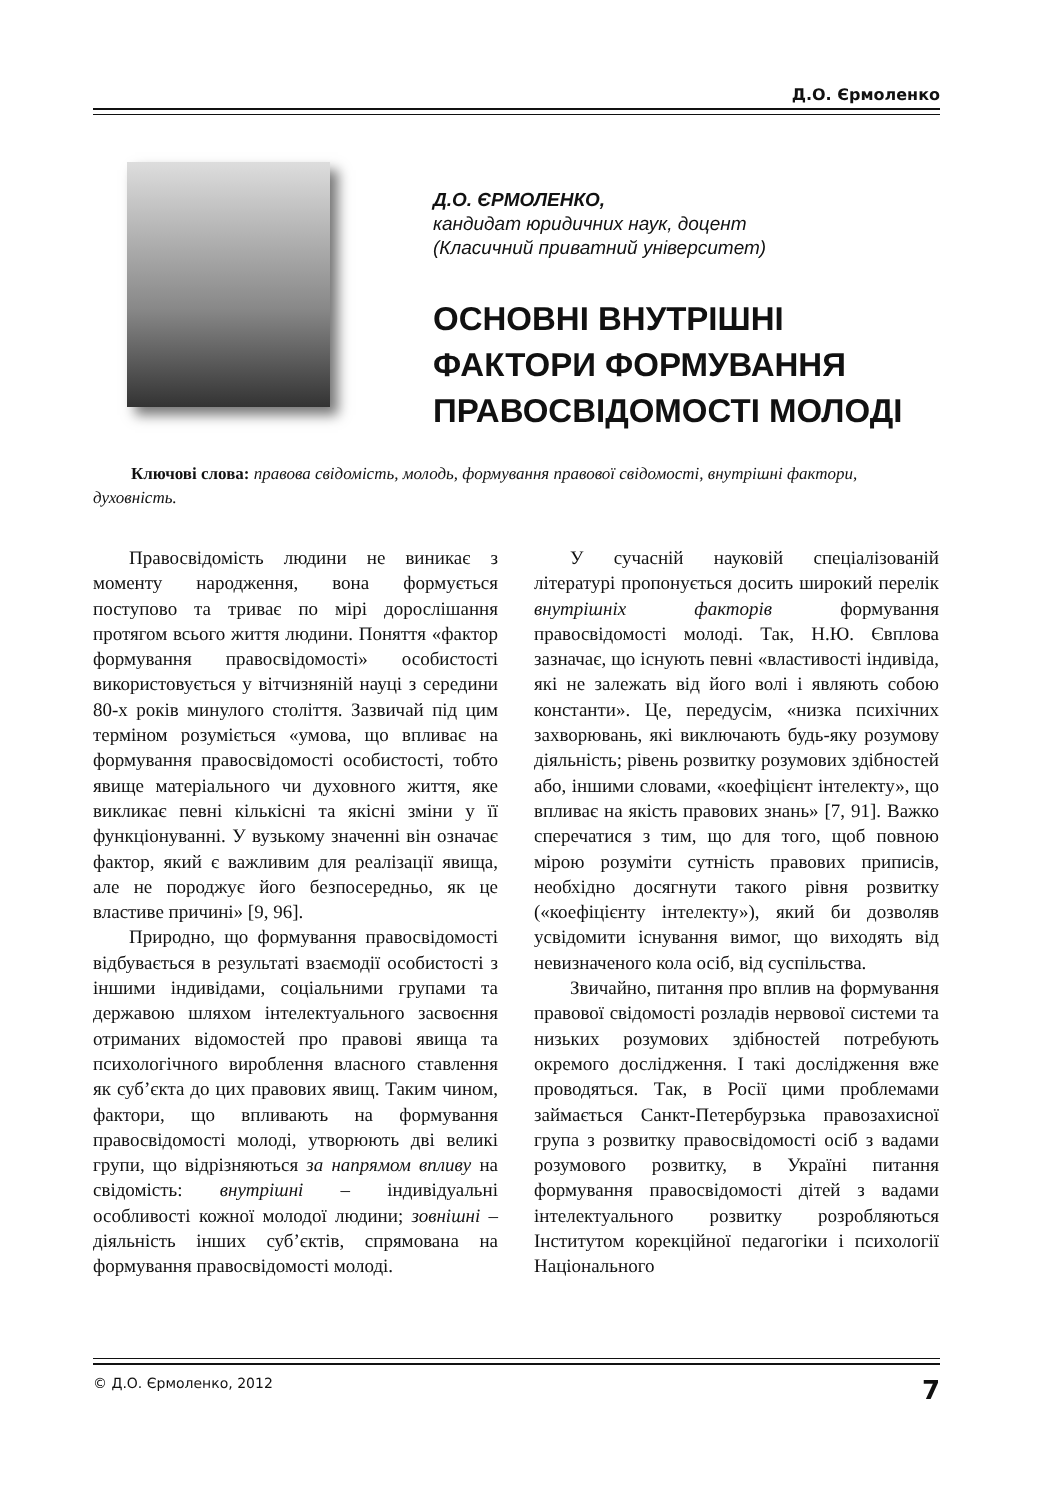Д.О. Єрмоленко
Д.О. ЄРМОЛЕНКО,
кандидат юридичних наук, доцент
(Класичний приватний університет)
ОСНОВНІ ВНУТРІШНІ
ФАКТОРИ ФОРМУВАННЯ
ПРАВОСВІДОМОСТІ МОЛОДІ
Ключові слова: правова свідомість, молодь, формування правової свідомості, внутрішні фактори, духовність.
Правосвідомість людини не виникає з моменту народження, вона формується поступово та триває по мірі дорослішання протягом всього життя людини. Поняття «фактор формування правосвідомості» особистості використовується у вітчизняній науці з середини 80-х років минулого століття. Зазвичай під цим терміном розуміється «умова, що впливає на формування правосвідомості особистості, тобто явище матеріального чи духовного життя, яке викликає певні кількісні та якісні зміни у її функціонуванні. У вузькому значенні він означає фактор, який є важливим для реалізації явища, але не породжує його безпосередньо, як це властиве причині» [9, 96].
Природно, що формування правосвідомості відбувається в результаті взаємодії особистості з іншими індивідами, соціальними групами та державою шляхом інтелектуального засвоєння отриманих відомостей про правові явища та психологічного вироблення власного ставлення як суб’єкта до цих правових явищ. Таким чином, фактори, що впливають на формування правосвідомості молоді, утворюють дві великі групи, що відрізняються за напрямом впливу на свідомість: внутрішні – індивідуальні особливості кожної молодої людини; зовнішні – діяльність інших суб’єктів, спрямована на формування правосвідомості молоді.
У сучасній науковій спеціалізованій літературі пропонується досить широкий перелік внутрішніх факторів формування правосвідомості молоді. Так, Н.Ю. Євплова зазначає, що існують певні «властивості індивіда, які не залежать від його волі і являють собою константи». Це, передусім, «низка психічних захворювань, які виключають будь-яку розумову діяльність; рівень розвитку розумових здібностей або, іншими словами, «коефіцієнт інтелекту», що впливає на якість правових знань» [7, 91]. Важко сперечатися з тим, що для того, щоб повною мірою розуміти сутність правових приписів, необхідно досягнути такого рівня розвитку («коефіцієнту інтелекту»), який би дозволяв усвідомити існування вимог, що виходять від невизначеного кола осіб, від суспільства.
Звичайно, питання про вплив на формування правової свідомості розладів нервової системи та низьких розумових здібностей потребують окремого дослідження. І такі дослідження вже проводяться. Так, в Росії цими проблемами займається Санкт-Петербурзька правозахисної група з розвитку правосвідомості осіб з вадами розумового розвитку, в Україні питання формування правосвідомості дітей з вадами інтелектуального розвитку розробляються Інститутом корекційної педагогіки і психології Національного
© Д.О. Єрмоленко, 2012 7